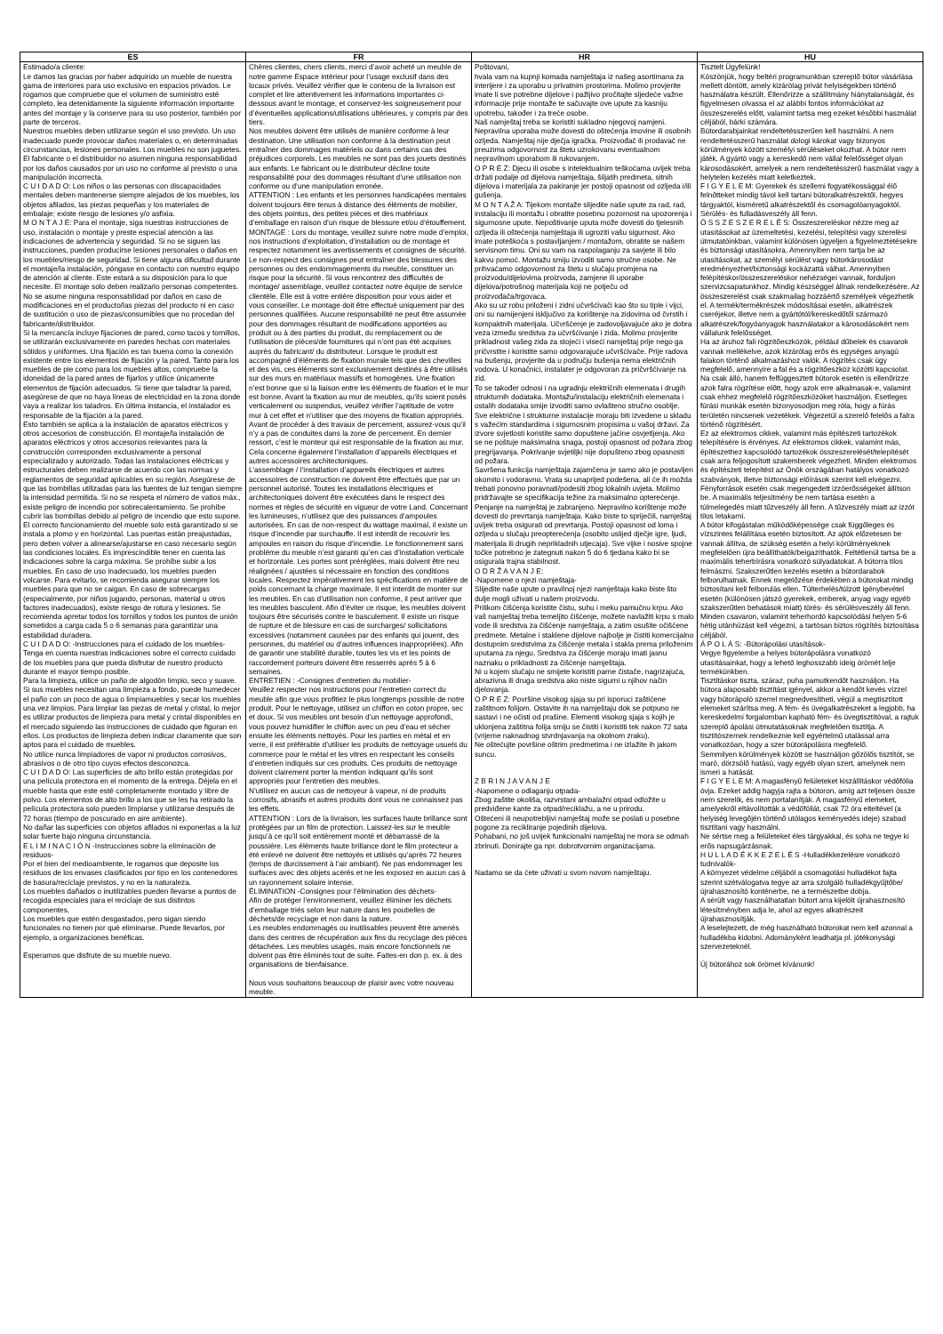| ES | FR | HR | HU |
| --- | --- | --- | --- |
| Estimado/a cliente: Le damos las gracias por haber adquirido un mueble de nuestra gama de interiores para uso exclusivo en espacios privados. Le rogamos que compruebe que el volumen de suministro esté completo, lea detenidamente la siguiente información importante antes del montaje y la conserve para su uso posterior, también por parte de terceros. Nuestros muebles deben utilizarse según el uso previsto. Un uso inadecuado puede provocar daños materiales o, en determinadas circunstancias, lesiones personales. Los muebles no son juguetes. El fabricante o el distribuidor no asumen ninguna responsabilidad por los daños causados por un uso no conforme al previsto o una manipulación incorrecta. C U I D A D O: Los niños o las personas con discapacidades mentales deben mantenerse siempre alejados de los muebles, los objetos afilados, las piezas pequeñas y los materiales de embalaje; existe riesgo de lesiones y/o asfixia. M O N T A J E: Para el montaje, siga nuestras instrucciones de uso, instalación o montaje y preste especial atención a las indicaciones de advertencia y seguridad. Si no se siguen las instrucciones, pueden producirse lesiones personales o daños en los muebles/riesgo de seguridad. Si tiene alguna dificultad durante el montaje/la instalación, póngase en contacto con nuestro equipo de atención al cliente. Este estará a su disposición para lo que necesite. El montaje solo deben realizarlo personas competentes. No se asume ninguna responsabilidad por daños en caso de modificaciones en el producto/las piezas del producto ni en caso de sustitución o uso de piezas/consumibles que no procedan del fabricante/distribuidor. Si la mercancía incluye fijaciones de pared, como tacos y tornillos, se utilizarán exclusivamente en paredes hechas con materiales sólidos y uniformes. Una fijación es tan buena como la conexión existente entre los elementos de fijación y la pared. Tanto para los muebles de pie como para los muebles altos, compruebe la idoneidad de la pared antes de fijarlos y utilice únicamente elementos de fijación adecuados. Si tiene que taladrar la pared, asegúrese de que no haya líneas de electricidad en la zona donde vaya a realizar los taladros. En última instancia, el instalador es responsable de la fijación a la pared. Esto también se aplica a la instalación de aparatos eléctricos y otros accesorios de construcción. El montaje/la instalación de aparatos eléctricos y otros accesorios relevantes para la construcción corresponden exclusivamente a personal especializado y autorizado. Todas las instalaciones eléctricas y estructurales deben realizarse de acuerdo con las normas y reglamentos de seguridad aplicables en su región. Asegúrese de que las bombillas utilizadas para las fuentes de luz tengan siempre la intensidad permitida. Si no se respeta el número de vatios máx., existe peligro de incendio por sobrecalentamiento. Se prohíbe cubrir las bombillas debido al peligro de incendio que esto supone. El correcto funcionamiento del mueble solo está garantizado si se instala a plomo y en horizontal. Las puertas están preajustadas, pero deben volver a alinearse/ajustarse en caso necesario según las condiciones locales. Es imprescindible tener en cuenta las indicaciones sobre la carga máxima. Se prohíbe subir a los muebles. En caso de uso inadecuado, los muebles pueden volcarse. Para evitarlo, se recomienda asegurar siempre los muebles para que no se caigan. En caso de sobrecargas (especialmente, por niños jugando, personas, material u otros factores inadecuados), existe riesgo de rotura y lesiones. Se recomienda apretar todos los tornillos y todos los puntos de unión sometidos a carga cada 5 o 6 semanas para garantizar una estabilidad duradera. C U I D A D O: -Instrucciones para el cuidado de los muebles- Tenga en cuenta nuestras indicaciones sobre el correcto cuidado de los muebles para que pueda disfrutar de nuestro producto durante el mayor tiempo posible. Para la limpieza, utilice un paño de algodón limpio, seco y suave. Si sus muebles necesitan una limpieza a fondo, puede humedecer el paño con un poco de agua o limpiamuebles y secar los muebles una vez limpios. Para limpiar las piezas de metal y cristal, lo mejor es utilizar productos de limpieza para metal y cristal disponibles en el mercado siguiendo las instrucciones de cuidado que figuran en ellos. Los productos de limpieza deben indicar claramente que son aptos para el cuidado de muebles. No utilice nunca limpiadores de vapor ni productos corrosivos, abrasivos o de otro tipo cuyos efectos desconozca. C U I D A D O: Las superficies de alto brillo están protegidas por una película protectora en el momento de la entrega. Déjela en el mueble hasta que este esté completamente montado y libre de polvo. Los elementos de alto brillo a los que se les ha retirado la película protectora solo pueden limpiarse y utilizarse después de 72 horas (tiempo de poscurado en aire ambiente). No dañar las superficies con objetos afilados ni exponerlas a la luz solar fuerte bajo ninguna circunstancia. E L I M I N A C I Ó N -Instrucciones sobre la eliminación de residuos- Por el bien del medioambiente, le rogamos que deposite los residuos de los envases clasificados por tipo en los contenedores de basura/reciclaje previstos, y no en la naturaleza. Los muebles dañados o inutilizables pueden llevarse a puntos de recogida especiales para el reciclaje de sus distintos componentes. Los muebles que estén desgastados, pero sigan siendo funcionales no tienen por qué eliminarse. Puede llevarlos, por ejemplo, a organizaciones benéficas. Esperamos que disfrute de su mueble nuevo. | Chères clientes, chers clients, merci d’avoir acheté un meuble de notre gamme Espace intérieur pour l’usage exclusif dans des locaux privés. Veuillez vérifier que le contenu de la livraison est complet et lire attentivement les informations importantes ci-dessous avant le montage, et conservez-les soigneusement pour d’éventuelles applications/utilisations ultérieures, y compris par des tiers. Nos meubles doivent être utilisés de manière conforme à leur destination. Une utilisation non conforme à la destination peut entraîner des dommages matériels ou dans certains cas des préjudices corporels. Les meubles ne sont pas des jouets destinés aux enfants. Le fabricant ou le distributeur décline toute responsabilité pour des dommages résultant d’une utilisation non conforme ou d’une manipulation erronée. ATTENTION : Les enfants et les personnes handicapées mentales doivent toujours être tenus à distance des éléments de mobilier, des objets pointus, des petites pièces et des matériaux d’emballage en raison d’un risque de blessure et/ou d’étouffement. MONTAGE : Lors du montage, veuillez suivre notre mode d’emploi, nos instructions d’exploitation, d’installation ou de montage et respectez notamment les avertissements et consignes de sécurité. Le non-respect des consignes peut entraîner des blessures des personnes ou des endommagements du meuble, constituer un risque pour la sécurité. Si vous rencontrez des difficultés de montage/ assemblage, veuillez contactez notre équipe de service clientèle. Elle est à votre entière disposition pour vous aider et vous conseiller. Le montage doit être effectué uniquement par des personnes qualifiées. Aucune responsabilité ne peut être assumée pour des dommages résultant de modifications apportées au produit ou à des parties du produit, du remplacement ou de l’utilisation de pièces/de fournitures qui n’ont pas été acquises auprès du fabricant/ du distributeur. Lorsque le produit est accompagné d’éléments de fixation murale tels que des chevilles et des vis, ces éléments sont exclusivement destinés à être utilisés sur des murs en matériaux massifs et homogènes. Une fixation n’est bonne que si la liaison entre les éléments de fixation et le mur est bonne. Avant la fixation au mur de meubles, qu’ils soient posés verticalement ou suspendus, veuillez vérifier l’aptitude de votre mur à cet effet et n’utiliser que des moyens de fixation appropriés. Avant de procéder à des travaux de percement, assurez-vous qu’il n’y a pas de conduites dans la zone de percement. En dernier ressort, c’est le monteur qui est responsable de la fixation au mur. Cela concerne également l’installation d’appareils électriques et autres accessoires architectoniques. L’assemblage / l’installation d’appareils électriques et autres accessoires de construction ne doivent être effectués que par un personnel autorisé. Toutes les installations électriques et architectoniques doivent être exécutées dans le respect des normes et règles de sécurité en vigueur de votre Land. Concernant les lumineuses, n’utilisez que des puissances d’ampoules autorisées. En cas de non-respect du wattage maximal, il existe un risque d’incendie par surchauffe. Il est interdit de recouvrir les ampoules en raison du risque d’incendie. Le fonctionnement sans problème du meuble n’est garanti qu’en cas d’installation verticale et horizontale. Les portes sont préréglées, mais doivent être neu réalignées / ajustées si nécessaire en fonction des conditions locales. Respectez impérativement les spécifications en matière de poids concernant la charge maximale. Il est interdit de monter sur les meubles. En cas d’utilisation non conforme, il peut arriver que les meubles basculent. Afin d’éviter ce risque, les meubles doivent toujours être sécurisés contre le basculement. Il existe un risque de rupture et de blessure en cas de surcharges/ sollicitations excessives (notamment causées par des enfants qui jouent, des personnes, du matériel ou d’autres influences inappropriées). Afin de garantir une stabilité durable, toutes les vis et les points de raccordement porteurs doivent être resserrés après 5 à 6 semaines. ENTRETIEN : -Consignes d’entretien du mobilier- Veuillez respecter nos instructions pour l’entretien correct du meuble afin que vous profitiez le plus longtemps possible de notre produit. Pour le nettoyage, utilisez un chiffon en coton propre, sec et doux. Si vos meubles ont besoin d’un nettoyage approfondi, vous pouvez humidifier le chiffon avec un peu d’eau et sécher ensuite les éléments nettoyés. Pour les parties en métal et en verre, il est préférable d’utiliser les produits de nettoyage usuels du commerce pour le métal et les vitres en respectant les conseils d’entretien indiqués sur ces produits. Ces produits de nettoyage doivent clairement porter la mention indiquant qu’ils sont appropriés pour l’entretien des meubles. N’utilisez en aucun cas de nettoyeur à vapeur, ni de produits corrosifs, abrasifs et autres produits dont vous ne connaissez pas les effets. ATTENTION : Lors de la livraison, les surfaces haute brillance sont protégées par un film de protection. Laissez-les sur le meuble jusqu’à ce qu’il soit entièrement monté et débarrassé de la poussière. Les éléments haute brillance dont le film protecteur a été enlevé ne doivent être nettoyés et utilisés qu’après 72 heures (temps de durcissement à l’air ambiant). Ne pas endommager les surfaces avec des objets acérés et ne les exposez en aucun cas à un rayonnement solaire intense. ÉLIMINATION -Consignes pour l’élimination des déchets- Afin de protéger l’environnement, veuillez éliminer les déchets d’emballage triés selon leur nature dans les poubelles de déchets/de recyclage et non dans la nature. Les meubles endommagés ou inutilisables peuvent être amenés dans des centres de récupération aux fins du recyclage des pièces détachées. Les meubles usagés, mais encore fonctionnels ne doivent pas être éliminés tout de suite. Faites-en don p. ex. à des organisations de bienfaisance. Nous vous souhaitons beaucoup de plaisir avec votre nouveau meuble. | Poštovani, hvala vam na kupnji komada namještaja iz našeg asortimana za interijere i za uporabu u privatnim prostorima. Molimo provjerite imate li sve potrebne dijelove i pažljivo pročitajte sljedeće važne informacije prije montaže te sačuvajte ove upute za kasniju upotrebu, također i za treće osobe. Naš namještaj treba se koristiti sukladno njegovoj namjeni. Nepravilna uporaba može dovesti do oštećenja imovine ili osobnih ozljeda. Namještaj nije dječja igračka. Proizvođač ili prodavač ne preuzima odgovornost za štetu uzrokovanu eventualnom nepravilnom uporabom ili rukovanjem. O P R E Z: Djecu ili osobe s intelektualnim teškoćama uvijek treba držati podalje od dijelova namještaja, šiljatih predmeta, sitnih dijelova i materijala za pakiranje jer postoji opasnost od ozljeda i/ili gušenja. M O N T A Ž A: Tijekom montaže slijedite naše upute za rad, rad, instalaciju ili montažu i obratite posebnu pozornost na upozorenja i sigurnosne upute. Nepoštivanje uputa može dovesti do tjelesnih ozljeda ili oštećenja namještaja ili ugroziti vašu sigurnost. Ako imate poteškoća s postavljanjem / montažom, obratite se našem servisnom timu. Oni su vam na raspolaganju za savjete ili bilo kakvu pomoć. Montažu smiju izvoditi samo stručne osobe. Ne prihvaćamo odgovornost za štetu u slučaju promjena na proizvodu/dijelovima proizvoda, zamjene ili uporabe dijelova/potrošnog materijala koji ne potječu od proizvođača/trgovaca. Ako su uz robu priloženi i zidni učvršćivači kao što su tiple i vijci, oni su namijenjeni isključivo za korištenje na zidovima od čvrstih i kompaktnih materijala. Učvršćenje je zadovoljavajuće ako je dobra veza između sredstva za učvršćivanje i zida. Molimo provjerite prikladnost vašeg zida za stojeći i viseći namještaj prije nego ga pričvrstite i koristite samo odgovarajuće učvršćivače. Prije radova na bušenju, provjerite da u području bušenja nema električnih vodova. U konačnici, instalater je odgovoran za pričvršćivanje na zid. To se također odnosi i na ugradnju električnih elemenata i drugih strukturnih dodataka. Montažu/instalaciju električnih elemenata i ostalih dodataka smije izvoditi samo ovlašteno stručno osoblje. Sve električne i strukturne instalacije moraju biti izvedene u skladu s važećim standardima i sigurnosnim propisima u vašoj državi. Za izvore svjetlosti koristite samo dopuštene jačine osvjetljenja. Ako se ne poštuje maksimalna snaga, postoji opasnost od požara zbog pregrijavanja. Pokrivanje svjetiljki nije dopušteno zbog opasnosti od požara. Savršena funkcija namještaja zajamčena je samo ako je postavljen okomito i vodoravno. Vrata su unaprijed podešena, ali će ih možda trebati ponovno poravnati/podesiti zbog lokalnih uvjeta. Molimo pridržavajte se specifikacija težine za maksimalno opterećenje. Penjanje na namještaj je zabranjeno. Nepravilno korištenje može dovesti do prevrtanja namještaja. Kako biste to spriječili, namještaj uvijek treba osigurati od prevrtanja. Postoji opasnost od loma i ozljeda u slučaju preopterećenja (osobito uslijed dječje igre, ljudi, materijala ili drugih neprikladnih utjecaja). Sve vijke i nosive spojne točke potrebno je zategnuti nakon 5 do 6 tjedana kako bi se osigurala trajna stabilnost. O D R Ž A V A N J E: -Napomene o njezi namještaja- Slijedite naše upute o pravilnoj njezi namještaja kako biste što dulje mogli uživati u našem proizvodu. Prilikom čišćenja koristite čistu, suhu i meku pamučnu krpu. Ako vaš namještaj treba temeljito čišćenje, možete navlažiti krpu s malo vode ili sredstva za čišćenje namještaja, a zatim osušite očišćene predmete. Metalne i staklene dijelove najbolje je čistiti komercijalno dostupnim sredstvima za čišćenje metala i stakla prema priloženim uputama za njegu. Sredstva za čišćenje moraju imati jasnu naznaku o prikladnosti za čišćenje namještaja. Ni u kojem slučaju ne smijete koristiti parne čistače, nagrizajuća, abrazivna ili druga sredstva ako niste sigurni u njihov način djelovanja. O P R E Z: Površine visokog sjaja su pri isporuci zaštićene zaštitnom folijom. Ostavite ih na namještaju dok se potpuno ne sastavi i ne očisti od prašine. Elementi visokog sjaja s kojih je uklonjena zaštitna folija smiju se čistiti i koristiti tek nakon 72 sata (vrijeme naknadnog stvrdnjavanja na okolnom zraku). Ne oštećujte površine oštrim predmetima i ne izlažite ih jakom suncu. Z B R I N J A V A N J E -Napomene o odlaganju otpada- Zbog zaštite okoliša, razvrstani ambalažni otpad odložite u predviđene kante za otpad/reciklažu, a ne u prirodu. Oštećeni ili neupotrebljivi namještaj može se poslati u posebne pogone za recikliranje pojedinih dijelova. Pohabani, no još uvijek funkcionalni namještaj ne mora se odmah zbrinuti. Donirajte ga npr. dobrotvornim organizacijama. Nadamo se da ćete uživati u svom novom namještaju. | Tisztelt Ügyfelünk! Köszönjük, hogy beltéri programunkban szereplő bútor vásárlása mellett döntött, amely kizárólag privát helyiségekben történő használatra készült. Ellenőrizze a szállítmány hiánytalanságát, és figyelmesen olvassa el az alábbi fontos információkat az összeszerelés előtt, valamint tartsa meg ezeket későbbi használat céljából, bárki számára. Bútordarabjainkat rendeltetésszerűen kell használni. A nem rendeltetésszerű használat dologi károkat vagy bizonyos körülmények között személyi sérüléseket okozhat. A bútor nem játék. A gyártó vagy a kereskedő nem vállal felelősséget olyan károsodásokért, amelyek a nem rendeltetésszerű használat vagy a helytelen kezelés miatt keletkeztek. F I G Y E L E M: Gyerekek és szellemi fogyatékossággal élő felnőtteket mindig távol kell tartani bútoralkatrészektől, hegyes tárgyaktól, kisméretű alkatrészektől és csomagolóanyagoktól. Sérülés- és fulladásveszély áll fenn. Ö S S Z E S Z E R E L É S: Összeszereléskor nézze meg az utasításokat az üzemeltetési, kezelési, telepítési vagy szerelési útmutatóinkban, valamint különösen ügyeljen a figyelmeztetésekre és biztonsági utasításokra. Amennyiben nem tartja be az utasításokat, az személyi sérülést vagy bútorkárosodást eredményezhet/biztonsági kockázattá válhat. Amennyiben felépítéskor/összeszereléskor nehézségei vannak, forduljon szervizcsapatunkhoz. Mindig készséggel állnak rendelkezésére. Az összeszerelést csak szakmailag hozzáértő személyek végezhetik el. A termék/termékrészek módosításai esetén, alkatrészek cseréjekor, illetve nem a gyártótól/kereskedőtől származó alkatrészek/fogyóanyagok használatakor a károsodásokért nem vállalunk felelősséget. Ha az áruhoz fali rögzítőeszközök, például dűbelek és csavarok vannak mellékelve, azok kizárólag erős és egységes anyagú falakon történő alkalmazáshoz valók. A rögzítés csak úgy megfelelő, amennyire a fal és a rögzítőeszköz közötti kapcsolat. Na csak álló, hanem felfüggesztett bútorok esetén is ellenőrizze azok falra rögzítése előtt, hogy azok erre alkalmasak-e, valamint csak ehhez megfelelő rögzítőeszközöket használjon. Esetleges fúrási munkák esetén bizonyosodjon meg róla, hogy a fúrás területén nincsenek vezetékek. Végezetül a szerelő felelős a falra történő rögzítésért. Ez az elektromos cikkek, valamint más építészeti tartozékok telepítésére is érvényes. Az elektromos cikkek, valamint más, építészethez kapcsolódó tartozékok összeszerelését/telepítését csak arra feljogosított szakemberek végezheti. Minden elektromos és építészeti telepítést az Önök országában hatályos vonatkozó szabványok, illetve biztonsági előírások szerint kell elvégezni. Fényforrások esetén csak megengedett izzóerősségeket állítson be. A maximális teljesítmény be nem tartása esetén a túlmelegedés miatt tűzveszély áll fenn. A tűzveszély miatt az izzót tilos letakarni. A bútor kifogástalan működőképessége csak függőleges és vízszintes felállítása esetén biztosított. Az ajtók előzetesen be vannak állítva, de szükség esetén a helyi körülményeknek megfelelően újra beállíthatók/beigazíthatók. Feltétlenül tartsa be a maximális teherbírásra vonatkozó súlyadatokat. A bútorra tilos felmászni. Szakszerűtlen kezelés esetén a bútordarabok felborulhatnak. Ennek megelőzése érdekében a bútorokat mindig biztosítani kell felborulás ellen. Túlterhelés/túlzott igénybevétel esetén (különösen játszó gyerekek, emberek, anyag vagy egyéb szakszerűtlen behatások miatt) törés- és sérülésveszély áll fenn. Minden csavaron, valamint teherhordó kapcsolódási helyen 5-6 hétig utánhúzást kell végezni, a tartósan biztos rögzítés biztosítása céljából. Á P O L Á S: -Bútorápolási utasítások- Vegye figyelembe a helyes bútorápolásra vonatkozó utasításainkat, hogy a lehető leghosszabb ideig örömét lelje termékünkben. Tisztításkor tiszta, száraz, puha pamutkendőt használjon. Ha bútora alaposabb tisztítást igényel, akkor a kendőt kevés vízzel vagy bútorápoló szerrel megnedvesítheti, végül a megtisztított elemeket szárítsa meg. A fém- és üvegalkatrészeket a legjobb, ha kereskedelmi forgalomban kapható fém- és üvegtisztítóval, a rajtuk szereplő ápolási útmutatásoknak megfelelően tisztítja. A tisztítószernek rendelkeznie kell egyértelmű utalással arra vonatkozóan, hogy a szer bútorápolásra megfelelő. Semmilyen körülmények között se használjon gőzölős tisztítót, se maró, dörzsölő hatású, vagy egyéb olyan szert, amelynek nem ismeri a hatását. F I G Y E L E M: A magasfényű felületeket kiszállításkor védőfólia óvja. Ezeket addig hagyja rajta a bútoron, amíg azt teljesen össze nem szerelik, és nem portalanítják. A magasfényű elemeket, amelyekről eltávolították a védőfóliát, csak 72 óra elteltével (a helyiség levegőjén történő utólagos keményedés ideje) szabad tisztítani vagy használni. Ne sértse meg a felületeket éles tárgyakkal, és soha ne tegye ki erős napsugárzásnak. H U L L A D É K K E Z E L É S -Hulladékkezelésre vonatkozó tudnivalók- A környezet védelme céljából a csomagolási hulladékot fajta szerint szétválogatva tegye az arra szolgáló hulladékgyűjtőbe/újrahasznosító konténerbe, ne a természetbe dobja. A sérült vagy használhatatlan bútort arra kijelölt újrahasznosító létesítményben adja le, ahol az egyes alkatrészeit újrahasznosítják. A leselejtezett, de még használható bútorokat nem kell azonnal a hulladékba kidobni. Adományként leadhatja pl. jótékonysági szervezeteknél. Új bútorához sok örömet kívánunk! |